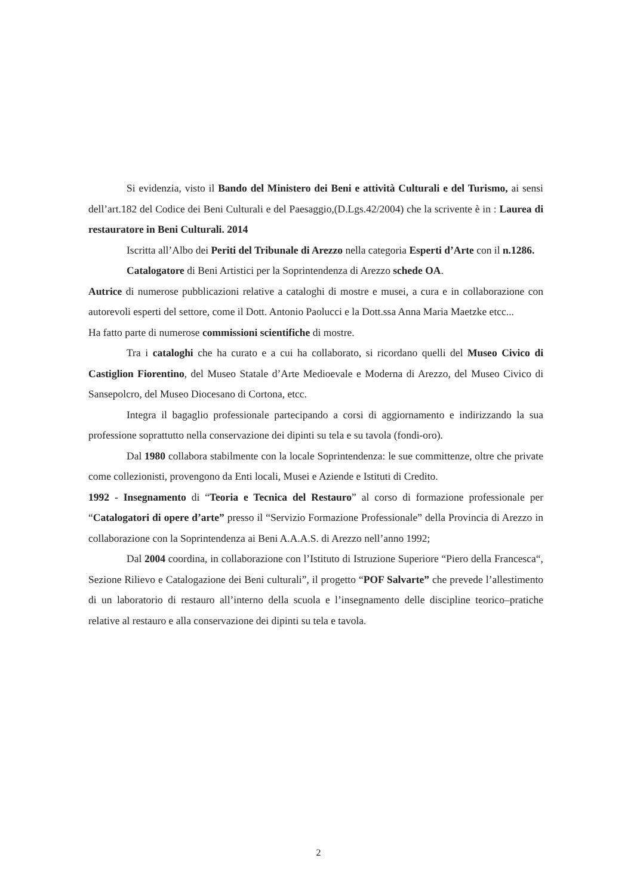Si evidenzia, visto il Bando del Ministero dei Beni e attività Culturali e del Turismo, ai sensi dell’art.182 del Codice dei Beni Culturali e del Paesaggio,(D.Lgs.42/2004) che la scrivente è in : Laurea di restauratore in Beni Culturali. 2014
Iscritta all’Albo dei Periti del Tribunale di Arezzo nella categoria Esperti d’Arte con il n.1286.
Catalogatore di Beni Artistici per la Soprintendenza di Arezzo schede OA.
Autrice di numerose pubblicazioni relative a cataloghi di mostre e musei, a cura e in collaborazione con autorevoli esperti del settore, come il Dott. Antonio Paolucci e la Dott.ssa Anna Maria Maetzke etcc...
Ha fatto parte di numerose commissioni scientifiche di mostre.
Tra i cataloghi che ha curato e a cui ha collaborato, si ricordano quelli del Museo Civico di Castiglion Fiorentino, del Museo Statale d’Arte Medioevale e Moderna di Arezzo, del Museo Civico di Sansepolcro, del Museo Diocesano di Cortona, etcc.
Integra il bagaglio professionale partecipando a corsi di aggiornamento e indirizzando la sua professione soprattutto nella conservazione dei dipinti su tela e su tavola (fondi-oro).
Dal 1980 collabora stabilmente con la locale Soprintendenza: le sue committenze, oltre che private come collezionisti, provengono da Enti locali, Musei e Aziende e Istituti di Credito.
1992 - Insegnamento di “Teoria e Tecnica del Restauro” al corso di formazione professionale per “Catalogatori di opere d’arte” presso il “Servizio Formazione Professionale” della Provincia di Arezzo in collaborazione con la Soprintendenza ai Beni A.A.A.S. di Arezzo nell’anno 1992;
Dal 2004 coordina, in collaborazione con l’Istituto di Istruzione Superiore “Piero della Francesca“, Sezione Rilievo e Catalogazione dei Beni culturali”, il progetto “POF Salvarte” che prevede l’allestimento di un laboratorio di restauro all’interno della scuola e l’insegnamento delle discipline teorico–pratiche relative al restauro e alla conservazione dei dipinti su tela e tavola.
2